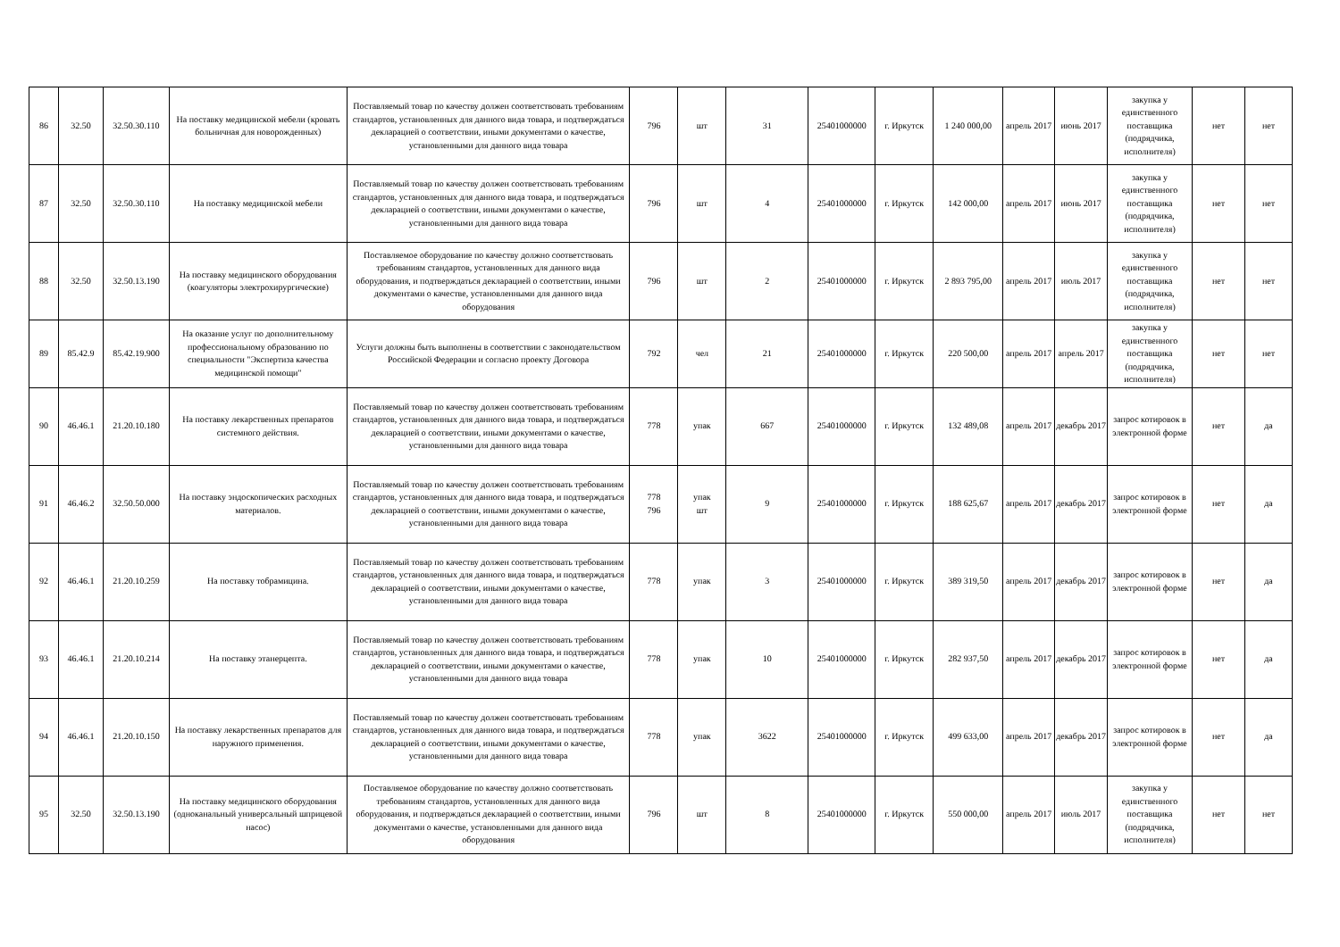| 86 | 32.50 | 32.50.30.110 | На поставку медицинской мебели (кровать больничная для новорожденных) | Поставляемый товар по качеству должен соответствовать требованиям стандартов, установленных для данного вида товара, и подтверждаться декларацией о соответствии, иными документами о качестве, установленными для данного вида товара | 796 | шт | 31 | 25401000000 | г. Иркутск | 1 240 000,00 | апрель 2017 | июнь 2017 | закупка у единственного поставщика (подрядчика, исполнителя) | нет | нет |
| 87 | 32.50 | 32.50.30.110 | На поставку медицинской мебели | Поставляемый товар по качеству должен соответствовать требованиям стандартов, установленных для данного вида товара, и подтверждаться декларацией о соответствии, иными документами о качестве, установленными для данного вида товара | 796 | шт | 4 | 25401000000 | г. Иркутск | 142 000,00 | апрель 2017 | июнь 2017 | закупка у единственного поставщика (подрядчика, исполнителя) | нет | нет |
| 88 | 32.50 | 32.50.13.190 | На поставку медицинского оборудования (коагуляторы электрохирургические) | Поставляемое оборудование по качеству должно соответствовать требованиям стандартов, установленных для данного вида оборудования, и подтверждаться декларацией о соответствии, иными документами о качестве, установленными для данного вида оборудования | 796 | шт | 2 | 25401000000 | г. Иркутск | 2 893 795,00 | апрель 2017 | июль 2017 | закупка у единственного поставщика (подрядчика, исполнителя) | нет | нет |
| 89 | 85.42.9 | 85.42.19.900 | На оказание услуг по дополнительному профессиональному образованию по специальности "Экспертиза качества медицинской помощи" | Услуги должны быть выполнены в соответствии с законодательством Российской Федерации и согласно проекту Договора | 792 | чел | 21 | 25401000000 | г. Иркутск | 220 500,00 | апрель 2017 | апрель 2017 | закупка у единственного поставщика (подрядчика, исполнителя) | нет | нет |
| 90 | 46.46.1 | 21.20.10.180 | На поставку лекарственных препаратов системного действия. | Поставляемый товар по качеству должен соответствовать требованиям стандартов, установленных для данного вида товара, и подтверждаться декларацией о соответствии, иными документами о качестве, установленными для данного вида товара | 778 | упак | 667 | 25401000000 | г. Иркутск | 132 489,08 | апрель 2017 | декабрь 2017 | запрос котировок в электронной форме | нет | да |
| 91 | 46.46.2 | 32.50.50.000 | На поставку эндоскопических расходных материалов. | Поставляемый товар по качеству должен соответствовать требованиям стандартов, установленных для данного вида товара, и подтверждаться декларацией о соответствии, иными документами о качестве, установленными для данного вида товара | 778 796 | упак шт | 9 | 25401000000 | г. Иркутск | 188 625,67 | апрель 2017 | декабрь 2017 | запрос котировок в электронной форме | нет | да |
| 92 | 46.46.1 | 21.20.10.259 | На поставку тобрамицина. | Поставляемый товар по качеству должен соответствовать требованиям стандартов, установленных для данного вида товара, и подтверждаться декларацией о соответствии, иными документами о качестве, установленными для данного вида товара | 778 | упак | 3 | 25401000000 | г. Иркутск | 389 319,50 | апрель 2017 | декабрь 2017 | запрос котировок в электронной форме | нет | да |
| 93 | 46.46.1 | 21.20.10.214 | На поставку этанерцепта. | Поставляемый товар по качеству должен соответствовать требованиям стандартов, установленных для данного вида товара, и подтверждаться декларацией о соответствии, иными документами о качестве, установленными для данного вида товара | 778 | упак | 10 | 25401000000 | г. Иркутск | 282 937,50 | апрель 2017 | декабрь 2017 | запрос котировок в электронной форме | нет | да |
| 94 | 46.46.1 | 21.20.10.150 | На поставку лекарственных препаратов для наружного применения. | Поставляемый товар по качеству должен соответствовать требованиям стандартов, установленных для данного вида товара, и подтверждаться декларацией о соответствии, иными документами о качестве, установленными для данного вида товара | 778 | упак | 3622 | 25401000000 | г. Иркутск | 499 633,00 | апрель 2017 | декабрь 2017 | запрос котировок в электронной форме | нет | да |
| 95 | 32.50 | 32.50.13.190 | На поставку медицинского оборудования (одноканальный универсальный шприцевой насос) | Поставляемое оборудование по качеству должно соответствовать требованиям стандартов, установленных для данного вида оборудования, и подтверждаться декларацией о соответствии, иными документами о качестве, установленными для данного вида оборудования | 796 | шт | 8 | 25401000000 | г. Иркутск | 550 000,00 | апрель 2017 | июль 2017 | закупка у единственного поставщика (подрядчика, исполнителя) | нет | нет |